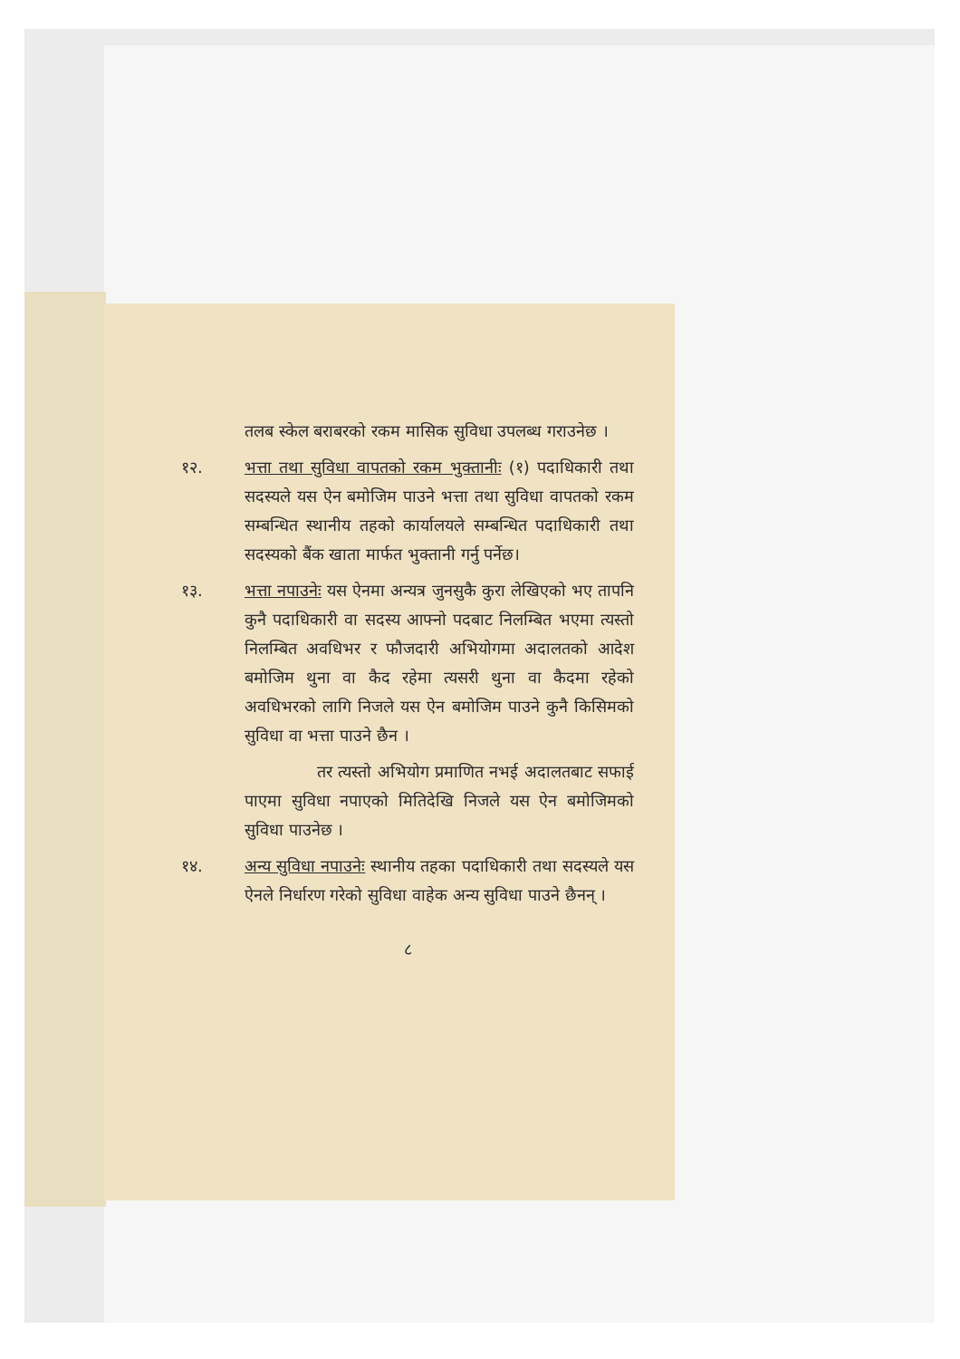तलब स्केल बराबरको रकम मासिक सुविधा उपलब्ध गराउनेछ ।
१२. भत्ता तथा सुविधा वापतको रकम भुक्तानीः (१) पदाधिकारी तथा सदस्यले यस ऐन बमोजिम पाउने भत्ता तथा सुविधा वापतको रकम सम्बन्धित स्थानीय तहको कार्यालयले सम्बन्धित पदाधिकारी तथा सदस्यको बैंक खाता मार्फत भुक्तानी गर्नु पर्नेछ।
१३. भत्ता नपाउनेः यस ऐनमा अन्यत्र जुनसुकै कुरा लेखिएको भए तापनि कुनै पदाधिकारी वा सदस्य आफ्नो पदबाट निलम्बित भएमा त्यस्तो निलम्बित अवधिभर र फौजदारी अभियोगमा अदालतको आदेश बमोजिम थुना वा कैद रहेमा त्यसरी थुना वा कैदमा रहेको अवधिभरको लागि निजले यस ऐन बमोजिम पाउने कुनै किसिमको सुविधा वा भत्ता पाउने छैन ।
तर त्यस्तो अभियोग प्रमाणित नभई अदालतबाट सफाई पाएमा सुविधा नपाएको मितिदेखि निजले यस ऐन बमोजिमको सुविधा पाउनेछ ।
१४. अन्य सुविधा नपाउनेः स्थानीय तहका पदाधिकारी तथा सदस्यले यस ऐनले निर्धारण गरेको सुविधा वाहेक अन्य सुविधा पाउने छैनन् ।
८